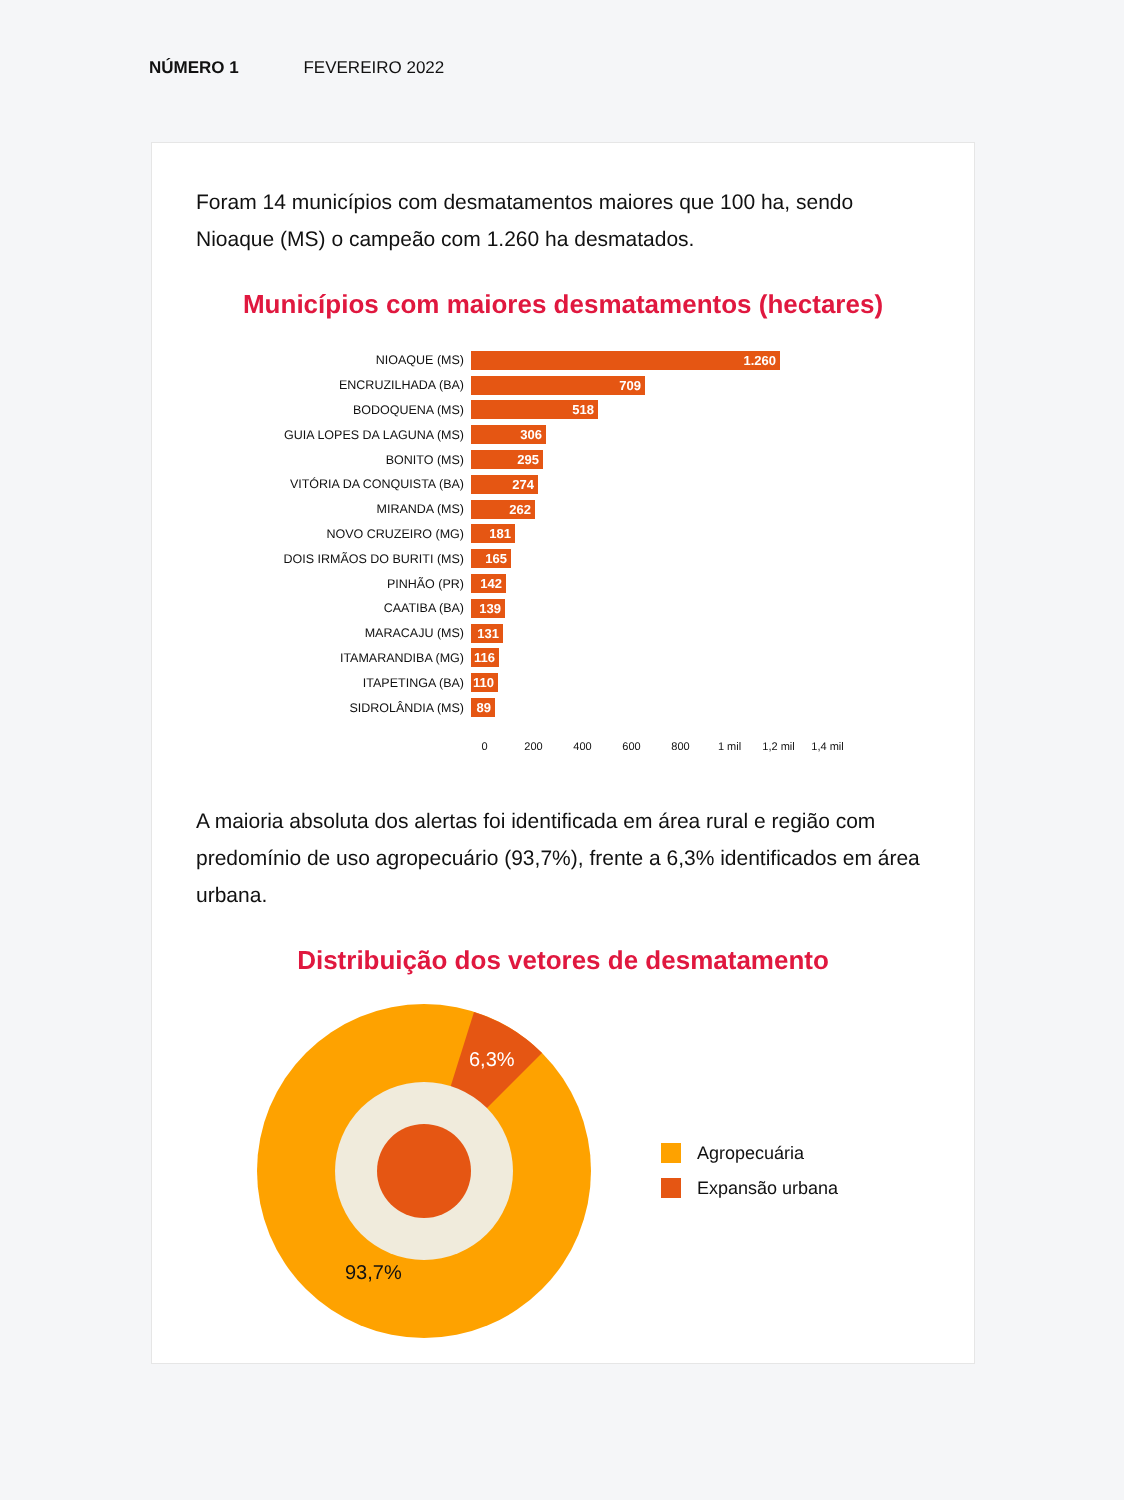NÚMERO 1 FEVEREIRO 2022
Foram 14 municípios com desmatamentos maiores que 100 ha, sendo Nioaque (MS) o campeão com 1.260 ha desmatados.
Municípios com maiores desmatamentos (hectares)
NIOAQUE (MS)
1.260
ENCRUZILHADA (BA)
709
BODOQUENA (MS)
518
GUIA LOPES DA LAGUNA (MS)
306
BONITO (MS)
295
VITÓRIA DA CONQUISTA (BA)
274
MIRANDA (MS)
262
NOVO CRUZEIRO (MG)
181
DOIS IRMÃOS DO BURITI (MS)
165
PINHÃO (PR)
142
CAATIBA (BA)
139
MARACAJU (MS)
131
ITAMARANDIBA (MG)
116
ITAPETINGA (BA)
110
SIDROLÂNDIA (MS)
89
0 200 400 600 800 1 mil 1,2 mil 1,4 mil
A maioria absoluta dos alertas foi identificada em área rural e região com predomínio de uso agropecuário (93,7%), frente a 6,3% identificados em área urbana.
Distribuição dos vetores de desmatamento
6,3%
93,7%
Agropecuária
Expansão urbana